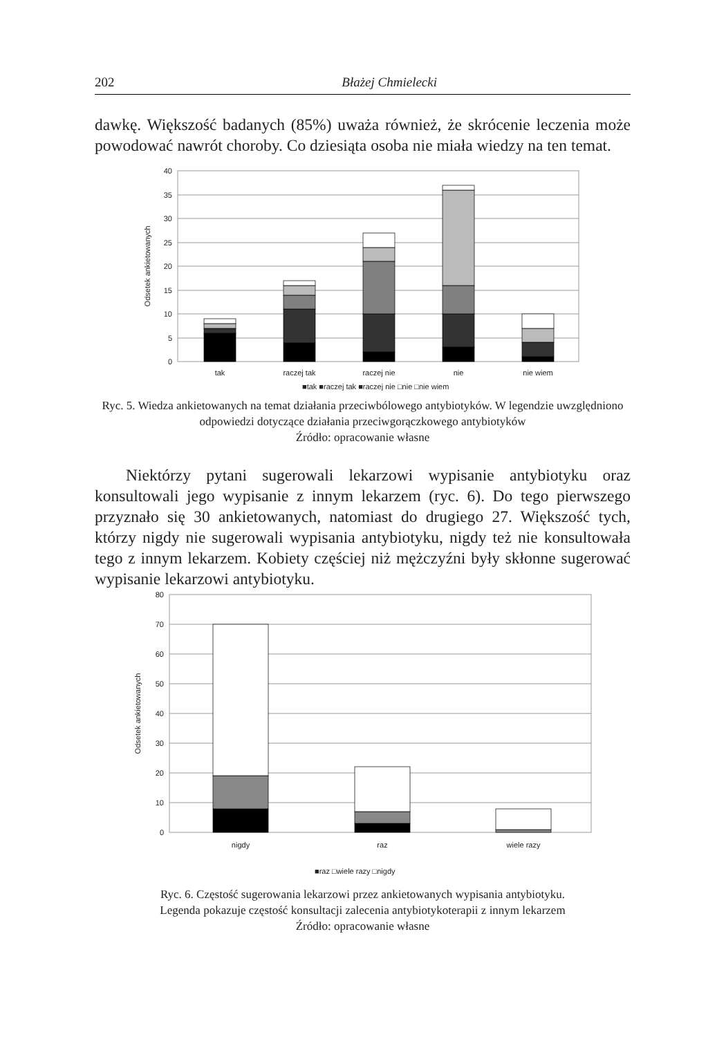202 Błażej Chmielecki
dawkę. Większość badanych (85%) uważa również, że skrócenie leczenia może powodować nawrót choroby. Co dziesiąta osoba nie miała wiedzy na ten temat.
40
35
30
25
20
15
10
5
0
Odsetek ankietowanych
tak
raczej tak
raczej nie
nie
nie wiem
■tak ■raczej tak ■raczej nie □nie □nie wiem
Ryc. 5. Wiedza ankietowanych na temat działania przeciwbólowego antybiotyków. W legendzie uwzględniono odpowiedzi dotyczące działania przeciwgorączkowego antybiotyków
Źródło: opracowanie własne
Niektórzy pytani sugerowali lekarzowi wypisanie antybiotyku oraz konsultowali jego wypisanie z innym lekarzem (ryc. 6). Do tego pierwszego przyznało się 30 ankietowanych, natomiast do drugiego 27. Większość tych, którzy nigdy nie sugerowali wypisania antybiotyku, nigdy też nie konsultowała tego z innym lekarzem. Kobiety częściej niż mężczyźni były skłonne sugerować wypisanie lekarzowi antybiotyku.
80
70
60
50
40
30
20
10
0
Odsetek ankietowanych
nigdy
raz
wiele razy
■raz □wiele razy □nigdy
Ryc. 6. Częstość sugerowania lekarzowi przez ankietowanych wypisania antybiotyku.
Legenda pokazuje częstość konsultacji zalecenia antybiotykoterapii z innym lekarzem
Źródło: opracowanie własne